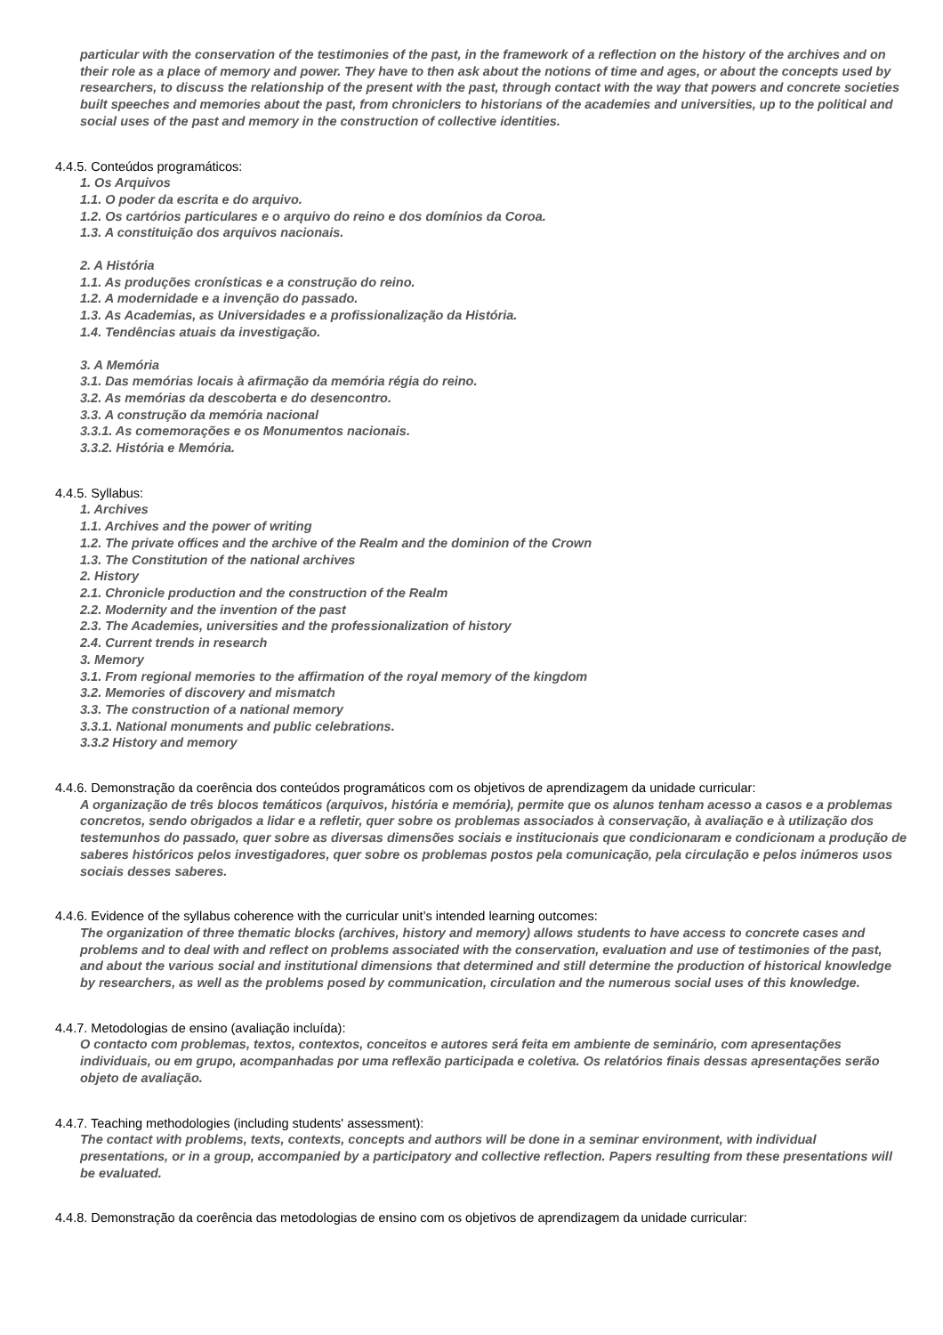particular with the conservation of the testimonies of the past, in the framework of a reflection on the history of the archives and on their role as a place of memory and power. They have to then ask about the notions of time and ages, or about the concepts used by researchers, to discuss the relationship of the present with the past, through contact with the way that powers and concrete societies built speeches and memories about the past, from chroniclers to historians of the academies and universities, up to the political and social uses of the past and memory in the construction of collective identities.
4.4.5. Conteúdos programáticos:
1. Os Arquivos
1.1. O poder da escrita e do arquivo.
1.2. Os cartórios particulares e o arquivo do reino e dos domínios da Coroa.
1.3. A constituição dos arquivos nacionais.
2. A História
1.1. As produções cronísticas e a construção do reino.
1.2. A modernidade e a invenção do passado.
1.3. As Academias, as Universidades e a profissionalização da História.
1.4. Tendências atuais da investigação.
3. A Memória
3.1. Das memórias locais à afirmação da memória régia do reino.
3.2. As memórias da descoberta e do desencontro.
3.3. A construção da memória nacional
3.3.1. As comemorações e os Monumentos nacionais.
3.3.2. História e Memória.
4.4.5. Syllabus:
1. Archives
1.1. Archives and the power of writing
1.2. The private offices and the archive of the Realm and the dominion of the Crown
1.3. The Constitution of the national archives
2. History
2.1. Chronicle production and the construction of the Realm
2.2. Modernity and the invention of the past
2.3. The Academies, universities and the professionalization of history
2.4. Current trends in research
3. Memory
3.1. From regional memories to the affirmation of the royal memory of the kingdom
3.2. Memories of discovery and mismatch
3.3. The construction of a national memory
3.3.1. National monuments and public celebrations.
3.3.2 History and memory
4.4.6. Demonstração da coerência dos conteúdos programáticos com os objetivos de aprendizagem da unidade curricular:
A organização de três blocos temáticos (arquivos, história e memória), permite que os alunos tenham acesso a casos e a problemas concretos, sendo obrigados a lidar e a refletir, quer sobre os problemas associados à conservação, à avaliação e à utilização dos testemunhos do passado, quer sobre as diversas dimensões sociais e institucionais que condicionaram e condicionam a produção de saberes históricos pelos investigadores, quer sobre os problemas postos pela comunicação, pela circulação e pelos inúmeros usos sociais desses saberes.
4.4.6. Evidence of the syllabus coherence with the curricular unit’s intended learning outcomes:
The organization of three thematic blocks (archives, history and memory) allows students to have access to concrete cases and problems and to deal with and reflect on problems associated with the conservation, evaluation and use of testimonies of the past, and about the various social and institutional dimensions that determined and still determine the production of historical knowledge by researchers, as well as the problems posed by communication, circulation and the numerous social uses of this knowledge.
4.4.7. Metodologias de ensino (avaliação incluída):
O contacto com problemas, textos, contextos, conceitos e autores será feita em ambiente de seminário, com apresentações individuais, ou em grupo, acompanhadas por uma reflexão participada e coletiva. Os relatórios finais dessas apresentações serão objeto de avaliação.
4.4.7. Teaching methodologies (including students' assessment):
The contact with problems, texts, contexts, concepts and authors will be done in a seminar environment, with individual presentations, or in a group, accompanied by a participatory and collective reflection. Papers resulting from these presentations will be evaluated.
4.4.8. Demonstração da coerência das metodologias de ensino com os objetivos de aprendizagem da unidade curricular: